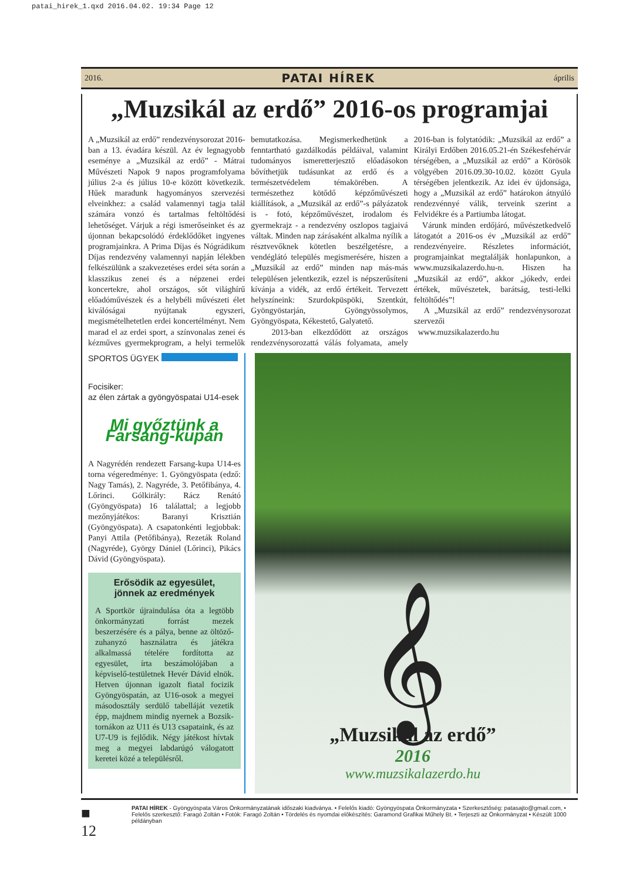patai_hirek_1.qxd 2016.04.02. 19:34 Page 12
2016. PATAI HÍREK április
„Muzsikál az erdő” 2016-os programjai
A „Muzsikál az erdő” rendezvénysorozat 2016-ban a 13. évadára készül. Az év legnagyobb eseménye a „Muzsikál az erdő” - Mátrai Művészeti Napok 9 napos programfolyama július 2-a és július 10-e között következik. Hűek maradunk hagyományos szervezési elveinkhez: a család valamennyi tagja talál számára vonzó és tartalmas feltöltődési lehetőséget. Várjuk a régi ismerőseinket és az újonnan bekapcsolódó érdeklődőket ingyenes programjainkra. A Prima Díjas és Nógrádikum Díjas rendezvény valamennyi napján lélekben felkészülünk a szakvezetéses erdei séta során a klasszikus zenei és a népzenei erdei koncertekre, ahol országos, sőt világhírű előadóművészek és a helybéli művészeti élet kiválóságai nyújtanak egyszeri, megismételhetetlen erdei koncertélményt. Nem marad el az erdei sport, a színvonalas zenei és kézműves gyermekprogram, a helyi termelők bemutatkozása. Megismerkedhetünk a fenntartható gazdálkodás példáival, valamint tudományos ismeretterjesztő előadásokon bővíthetjük tudásunkat az erdő és a természetvédelem témakörében. A természethez kötődő képzőművészeti kiállítások, a „Muzsikál az erdő”-s pályázatok is - fotó, képzőművészet, irodalom és gyermekrajz - a rendezvény oszlopos tagjaivá váltak. Minden nap zárásaként alkalma nyílik a résztvevőknek kötetlen beszélgetésre, a vendéglátó település megismerésére, hiszen a „Muzsikál az erdő” minden nap más-más településen jelentkezik, ezzel is népszerűsíteni kívánja a vidék, az erdő értékeit. Tervezett helyszíneink: Szurdokpüspöki, Szentkút, Gyöngyöstarján, Gyöngyössolymos, Gyöngyöspata, Kékestető, Galyatető.
2013-ban elkezdődött az országos rendezvénysorozattá válás folyamata, amely 2016-ban is folytatódik: „Muzsikál az erdő” a Királyi Erdőben 2016.05.21-én Székesfehérvár térségében, a „Muzsikál az erdő” a Körösök völgyében 2016.09.30-10.02. között Gyula térségében jelentkezik. Az idei év újdonsága, hogy a „Muzsikál az erdő” határokon átnyúló rendezvénnyé válik, terveink szerint a Felvidékre és a Partiumba látogat.
Várunk minden erdőjáró, művészetkedvelő látogatót a 2016-os év „Muzsikál az erdő” rendezvényeire. Részletes információt, programjainkat megtalálják honlapunkon, a www.muzsikalazerdo.hu-n. Hiszen ha „Muzsikál az erdő”, akkor „jókedv, erdei értékek, művészetek, barátság, testi-lelki feltöltődés”!
A „Muzsikál az erdő” rendezvénysorozat szervezői
www.muzsikalazerdo.hu
SPORTOS ÜGYEK
Focisiker:
az élen zártak a gyöngyöspatai U14-esek
Mi győztünk a Farsang-kupán
A Nagyrédén rendezett Farsang-kupa U14-es torna végeredménye: 1. Gyöngyöspata (edző: Nagy Tamás), 2. Nagyréde, 3. Petőfibánya, 4. Lőrinci. Gólkirály: Rácz Renátó (Gyöngyöspata) 16 találattal; a legjobb mezőnyjátékos: Baranyi Krisztián (Gyöngyöspata). A csapatonkénti legjobbak: Panyi Attila (Petőfibánya), Rezeták Roland (Nagyréde), György Dániel (Lőrinci), Pikács Dávid (Gyöngyöspata).
Erősödik az egyesület,
jönnek az eredmények
A Sportkör újraindulása óta a legtöbb önkormányzati forrást mezek beszerzésére és a pálya, benne az öltöző-zuhanyzó használatra és játékra alkalmassá tételére fordította az egyesület, írta beszámolójában a képviselő-testületnek Hevér Dávid elnök. Hetven újonnan igazolt fiatal focizik Gyöngyöspatán, az U16-osok a megyei másodosztály serdülő tabelláját vezetik épp, majdnem mindig nyernek a Bozsik-tornákon az U11 és U13 csapataink, és az U7-U9 is fejlődik. Négy játékost hívtak meg a megyei labdarúgó válogatott keretei közé a településről.
𝄞
„Muzsikál az erdő”
2016
www.muzsikalazerdo.hu
■ 12 PATAI HÍREK - Gyöngyöspata Város Önkormányzatának időszaki kiadványa. • Felelős kiadó: Gyöngyöspata Önkormányzata • Szerkesztőség: patasajto@gmail.com, • Felelős szerkesztő: Faragó Zoltán • Fotók: Faragó Zoltán • Tördelés és nyomdai előkészítés: Garamond Grafikai Műhely Bt. • Terjeszti az Önkormányzat • Készült 1000 példányban